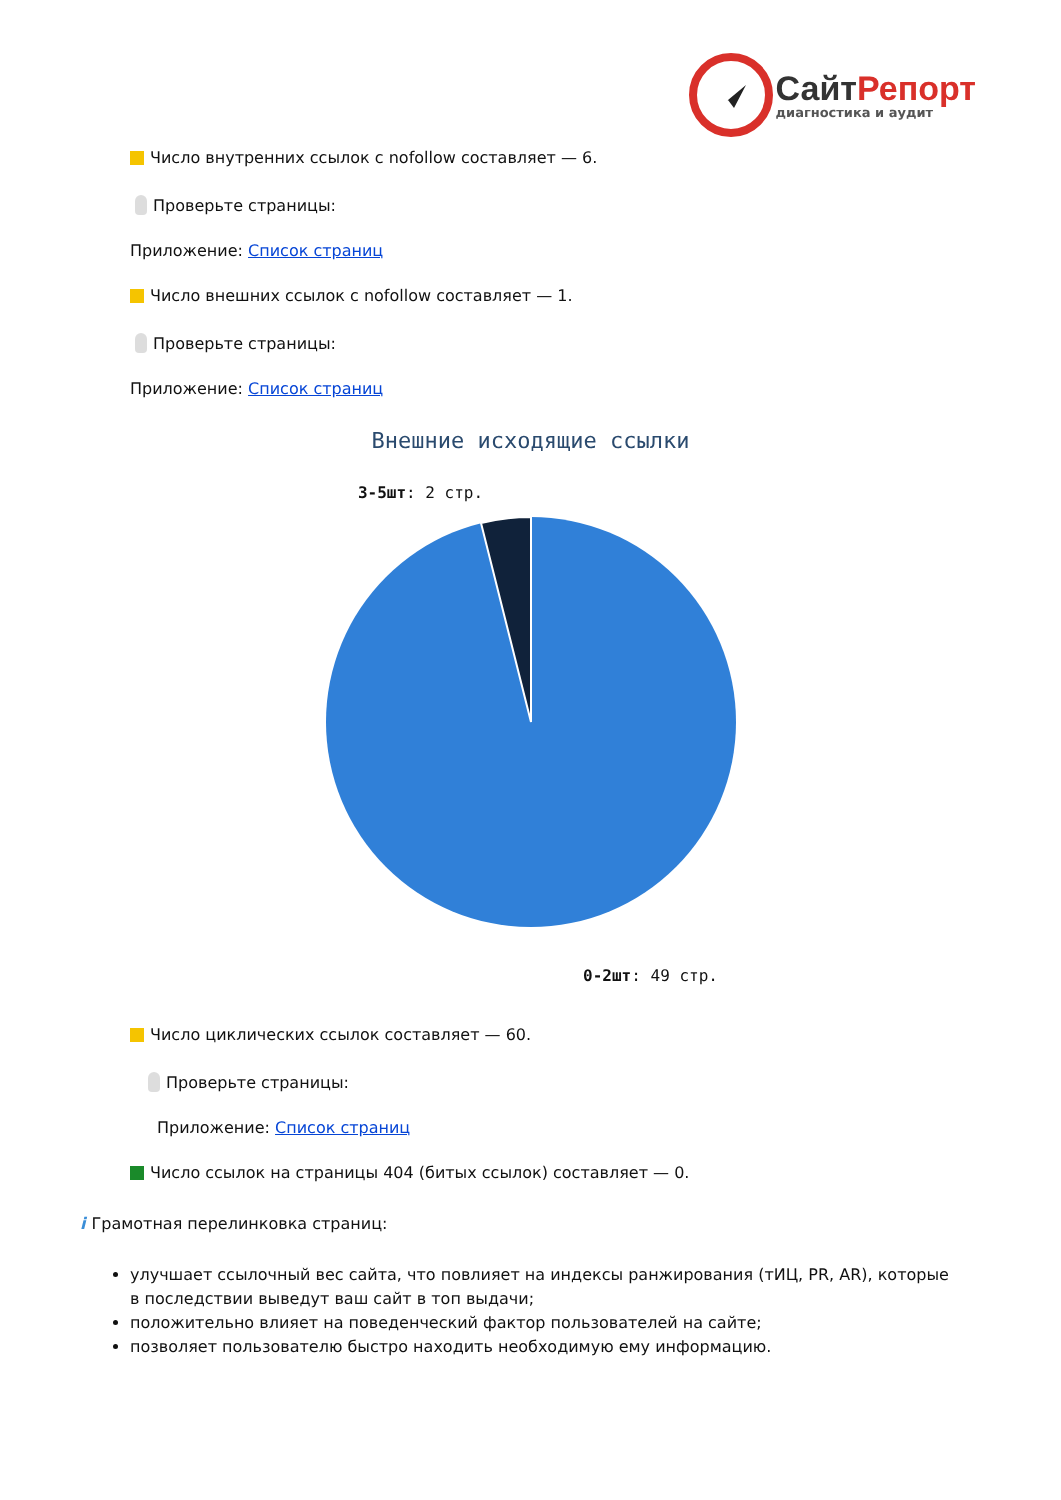Сайт Репорт
диагностика и аудит
Число внутренних ссылок с nofollow составляет — 6.
Проверьте страницы:
Приложение: Список страниц
Число внешних ссылок с nofollow составляет — 1.
Проверьте страницы:
Приложение: Список страниц
Внешние исходящие ссылки
3-5шт: 2 стр.
0-2шт: 49 стр.
Число циклических ссылок составляет — 60.
Проверьте страницы:
Приложение: Список страниц
Число ссылок на страницы 404 (битых ссылок) составляет — 0.
i Грамотная перелинковка страниц:
улучшает ссылочный вес сайта, что повлияет на индексы ранжирования (тИЦ, PR, AR), которые в последствии выведут ваш сайт в топ выдачи;
положительно влияет на поведенческий фактор пользователей на сайте;
позволяет пользователю быстро находить необходимую ему информацию.